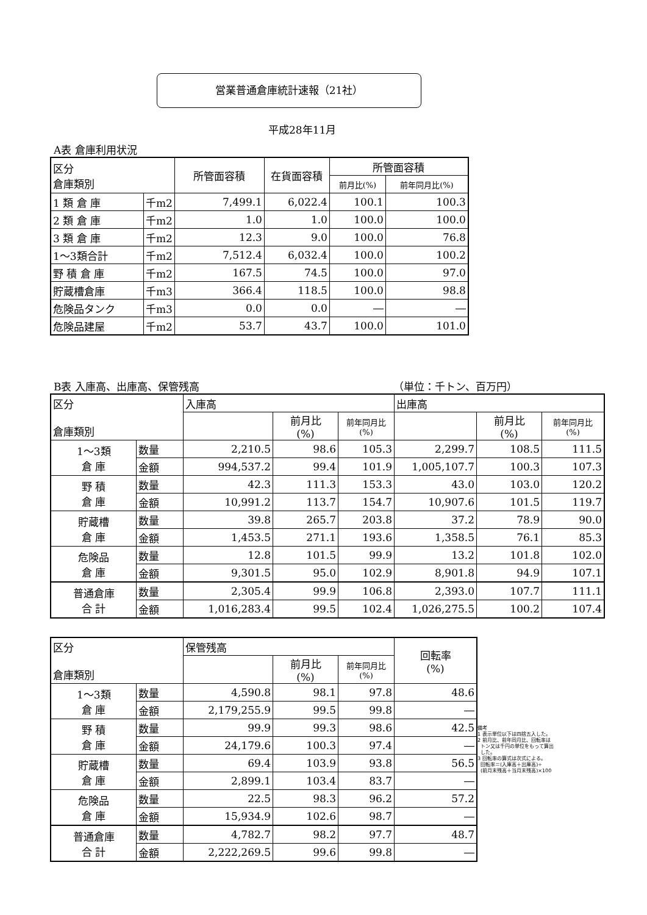営業普通倉庫統計速報（21社）
平成28年11月
A表 倉庫利用状況
| 区分 倉庫類別 | | 所管面容積 | 在貨面容積 | 所管面容積 | |
| --- | --- | --- | --- | --- | --- |
| | | | | 前月比(%) | 前年同月比(%) |
| 1 類 倉 庫 | 千m2 | 7,499.1 | 6,022.4 | 100.1 | 100.3 |
| 2 類 倉 庫 | 千m2 | 1.0 | 1.0 | 100.0 | 100.0 |
| 3 類 倉 庫 | 千m2 | 12.3 | 9.0 | 100.0 | 76.8 |
| 1～3類合計 | 千m2 | 7,512.4 | 6,032.4 | 100.0 | 100.2 |
| 野 積 倉 庫 | 千m2 | 167.5 | 74.5 | 100.0 | 97.0 |
| 貯蔵槽倉庫 | 千m3 | 366.4 | 118.5 | 100.0 | 98.8 |
| 危険品タンク | 千m3 | 0.0 | 0.0 | ― | ― |
| 危険品建屋 | 千m2 | 53.7 | 43.7 | 100.0 | 101.0 |
B表 入庫高、出庫高、保管残高 （単位：千トン、百万円）
| 区分 倉庫類別 | | 入庫高 | | | 出庫高 | | |
| --- | --- | --- | --- | --- | --- | --- | --- |
| | | | 前月比 (%) | 前年同月比 (%) | | 前月比 (%) | 前年同月比 (%) |
| 1～3類 倉 庫 | 数量 | 2,210.5 | 98.6 | 105.3 | 2,299.7 | 108.5 | 111.5 |
| | 金額 | 994,537.2 | 99.4 | 101.9 | 1,005,107.7 | 100.3 | 107.3 |
| 野 積 倉 庫 | 数量 | 42.3 | 111.3 | 153.3 | 43.0 | 103.0 | 120.2 |
| | 金額 | 10,991.2 | 113.7 | 154.7 | 10,907.6 | 101.5 | 119.7 |
| 貯蔵槽 倉 庫 | 数量 | 39.8 | 265.7 | 203.8 | 37.2 | 78.9 | 90.0 |
| | 金額 | 1,453.5 | 271.1 | 193.6 | 1,358.5 | 76.1 | 85.3 |
| 危険品 倉 庫 | 数量 | 12.8 | 101.5 | 99.9 | 13.2 | 101.8 | 102.0 |
| | 金額 | 9,301.5 | 95.0 | 102.9 | 8,901.8 | 94.9 | 107.1 |
| 普通倉庫 合 計 | 数量 | 2,305.4 | 99.9 | 106.8 | 2,393.0 | 107.7 | 111.1 |
| | 金額 | 1,016,283.4 | 99.5 | 102.4 | 1,026,275.5 | 100.2 | 107.4 |
| 区分 倉庫類別 | | 保管残高 | | | 回転率 (%) |
| --- | --- | --- | --- | --- | --- |
| | | | 前月比 (%) | 前年同月比 (%) | |
| 1～3類 倉 庫 | 数量 | 4,590.8 | 98.1 | 97.8 | 48.6 |
| | 金額 | 2,179,255.9 | 99.5 | 99.8 | ― |
| 野 積 倉 庫 | 数量 | 99.9 | 99.3 | 98.6 | 42.5 |
| | 金額 | 24,179.6 | 100.3 | 97.4 | ― |
| 貯蔵槽 倉 庫 | 数量 | 69.4 | 103.9 | 93.8 | 56.5 |
| | 金額 | 2,899.1 | 103.4 | 83.7 | ― |
| 危険品 倉 庫 | 数量 | 22.5 | 98.3 | 96.2 | 57.2 |
| | 金額 | 15,934.9 | 102.6 | 98.7 | ― |
| 普通倉庫 合 計 | 数量 | 4,782.7 | 98.2 | 97.7 | 48.7 |
| | 金額 | 2,222,269.5 | 99.6 | 99.8 | ― |
備考
1 表示単位以下は四捨五入した。
2 前月比、前年同月比、回転率は
トン又は千円の単位をもって算出
した。
3 回転率の算式は次式による。
回転率＝(入庫高＋出庫高)÷
(前月末残高＋当月末残高)×100